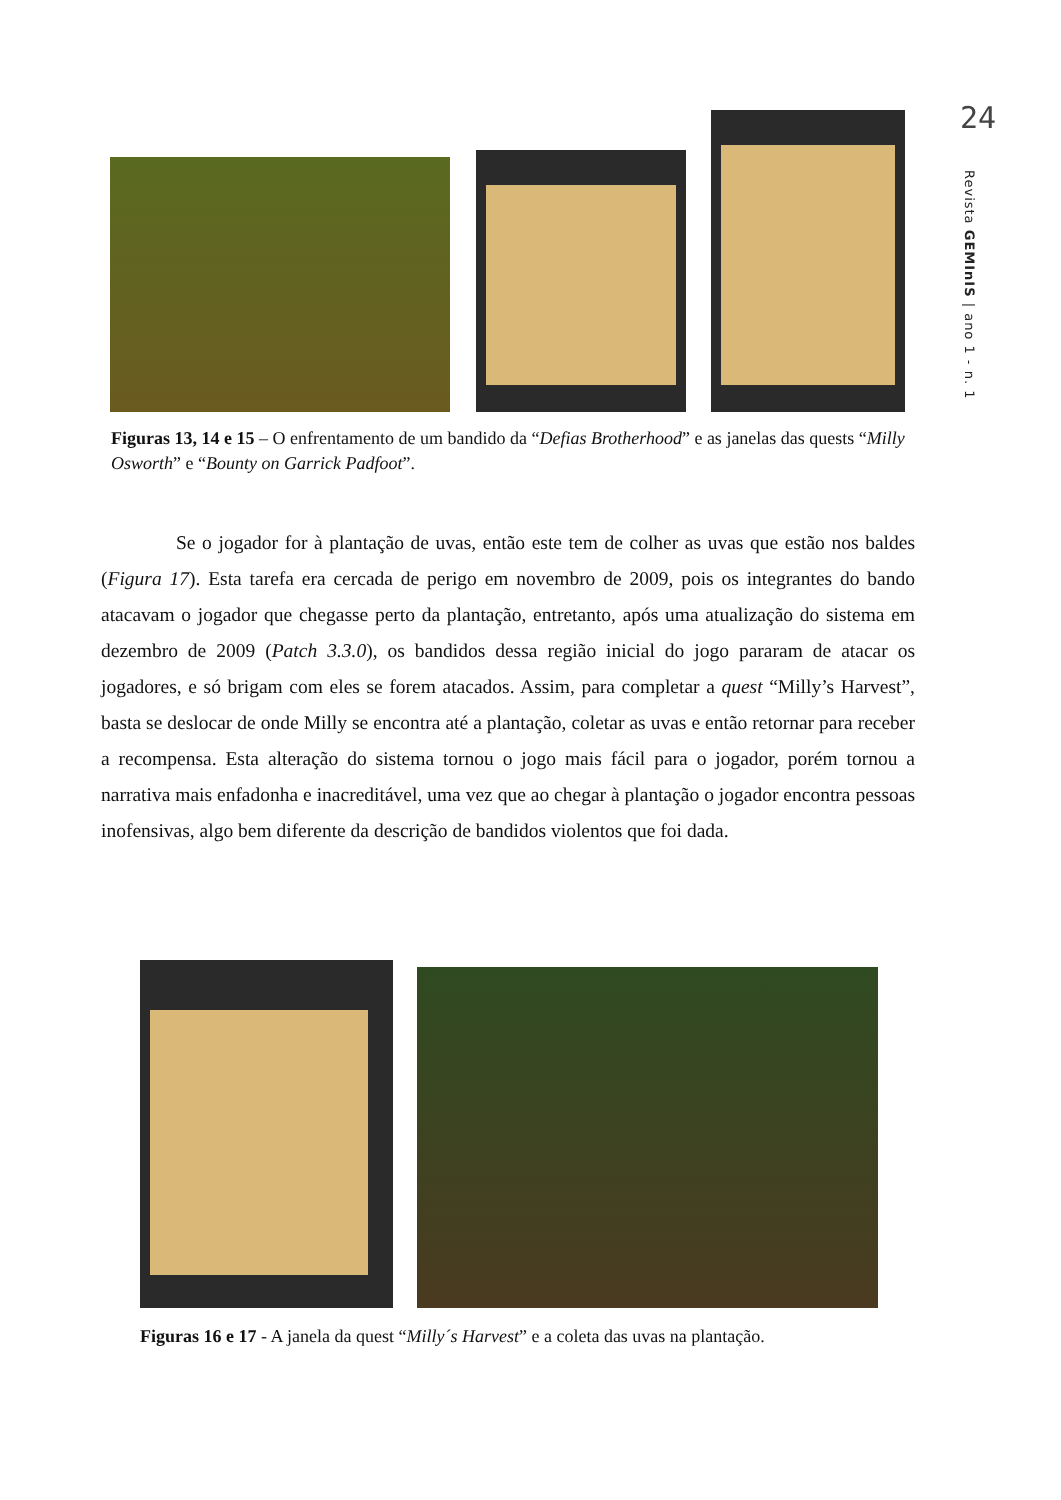24
Revista GEMInIS | ano 1 - n. 1
Figuras 13, 14 e 15 – O enfrentamento de um bandido da “Defias Brotherhood” e as janelas das quests “Milly Osworth” e “Bounty on Garrick Padfoot”.
Se o jogador for à plantação de uvas, então este tem de colher as uvas que estão nos baldes (Figura 17). Esta tarefa era cercada de perigo em novembro de 2009, pois os integrantes do bando atacavam o jogador que chegasse perto da plantação, entretanto, após uma atualização do sistema em dezembro de 2009 (Patch 3.3.0), os bandidos dessa região inicial do jogo pararam de atacar os jogadores, e só brigam com eles se forem atacados. Assim, para completar a quest “Milly’s Harvest”, basta se deslocar de onde Milly se encontra até a plantação, coletar as uvas e então retornar para receber a recompensa. Esta alteração do sistema tornou o jogo mais fácil para o jogador, porém tornou a narrativa mais enfadonha e inacreditável, uma vez que ao chegar à plantação o jogador encontra pessoas inofensivas, algo bem diferente da descrição de bandidos violentos que foi dada.
Figuras 16 e 17 - A janela da quest “Milly´s Harvest” e a coleta das uvas na plantação.